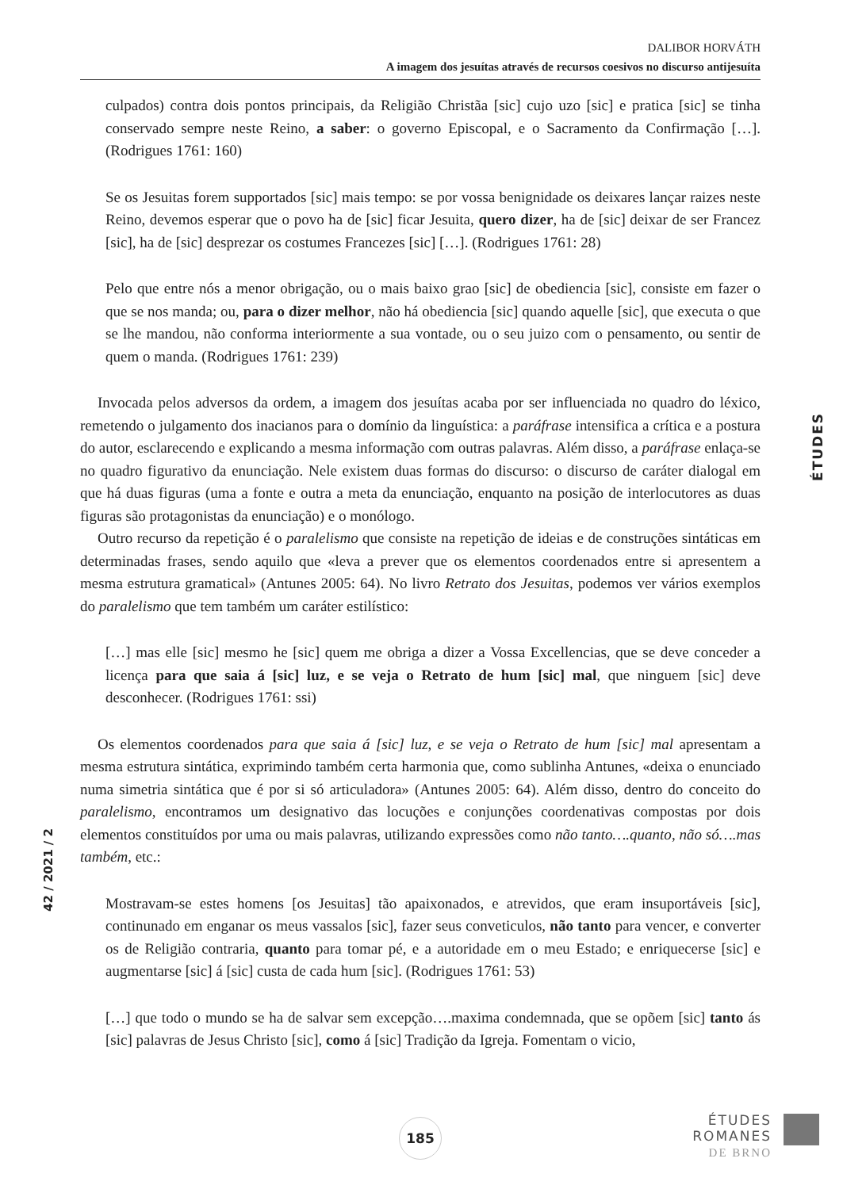DALIBOR HORVÁTH
A imagem dos jesuítas através de recursos coesivos no discurso antijesuíta
culpados) contra dois pontos principais, da Religião Christãa [sic] cujo uzo [sic] e pratica [sic] se tinha conservado sempre neste Reino, a saber: o governo Episcopal, e o Sacramento da Confirmação […]. (Rodrigues 1761: 160)
Se os Jesuitas forem supportados [sic] mais tempo: se por vossa benignidade os deixares lançar raizes neste Reino, devemos esperar que o povo ha de [sic] ficar Jesuita, quero dizer, ha de [sic] deixar de ser Francez [sic], ha de [sic] desprezar os costumes Francezes [sic] […]. (Rodrigues 1761: 28)
Pelo que entre nós a menor obrigação, ou o mais baixo grao [sic] de obediencia [sic], consiste em fazer o que se nos manda; ou, para o dizer melhor, não há obediencia [sic] quando aquelle [sic], que executa o que se lhe mandou, não conforma interiormente a sua vontade, ou o seu juizo com o pensamento, ou sentir de quem o manda. (Rodrigues 1761: 239)
Invocada pelos adversos da ordem, a imagem dos jesuítas acaba por ser influenciada no quadro do léxico, remetendo o julgamento dos inacianos para o domínio da linguística: a paráfrase intensifica a crítica e a postura do autor, esclarecendo e explicando a mesma informação com outras palavras. Além disso, a paráfrase enlaça-se no quadro figurativo da enunciação. Nele existem duas formas do discurso: o discurso de caráter dialogal em que há duas figuras (uma a fonte e outra a meta da enunciação, enquanto na posição de interlocutores as duas figuras são protagonistas da enunciação) e o monólogo.
Outro recurso da repetição é o paralelismo que consiste na repetição de ideias e de construções sintáticas em determinadas frases, sendo aquilo que «leva a prever que os elementos coordenados entre si apresentem a mesma estrutura gramatical» (Antunes 2005: 64). No livro Retrato dos Jesuitas, podemos ver vários exemplos do paralelismo que tem também um caráter estilístico:
[…] mas elle [sic] mesmo he [sic] quem me obriga a dizer a Vossa Excellencias, que se deve conceder a licença para que saia á [sic] luz, e se veja o Retrato de hum [sic] mal, que ninguem [sic] deve desconhecer. (Rodrigues 1761: ssi)
Os elementos coordenados para que saia á [sic] luz, e se veja o Retrato de hum [sic] mal apresentam a mesma estrutura sintática, exprimindo também certa harmonia que, como sublinha Antunes, «deixa o enunciado numa simetria sintática que é por si só articuladora» (Antunes 2005: 64). Além disso, dentro do conceito do paralelismo, encontramos um designativo das locuções e conjunções coordenativas compostas por dois elementos constituídos por uma ou mais palavras, utilizando expressões como não tanto….quanto, não só….mas também, etc.:
Mostravam-se estes homens [os Jesuitas] tão apaixonados, e atrevidos, que eram insuportáveis [sic], continunado em enganar os meus vassalos [sic], fazer seus conveticulos, não tanto para vencer, e converter os de Religião contraria, quanto para tomar pé, e a autoridade em o meu Estado; e enriquecerse [sic] e augmentarse [sic] á [sic] custa de cada hum [sic]. (Rodrigues 1761: 53)
[…] que todo o mundo se ha de salvar sem excepção….maxima condemnada, que se opõem [sic] tanto ás [sic] palavras de Jesus Christo [sic], como á [sic] Tradição da Igreja. Fomentam o vicio,
ÉTUDES
42 / 2021 / 2
185
ÉTUDES
ROMANES
DE BRNO